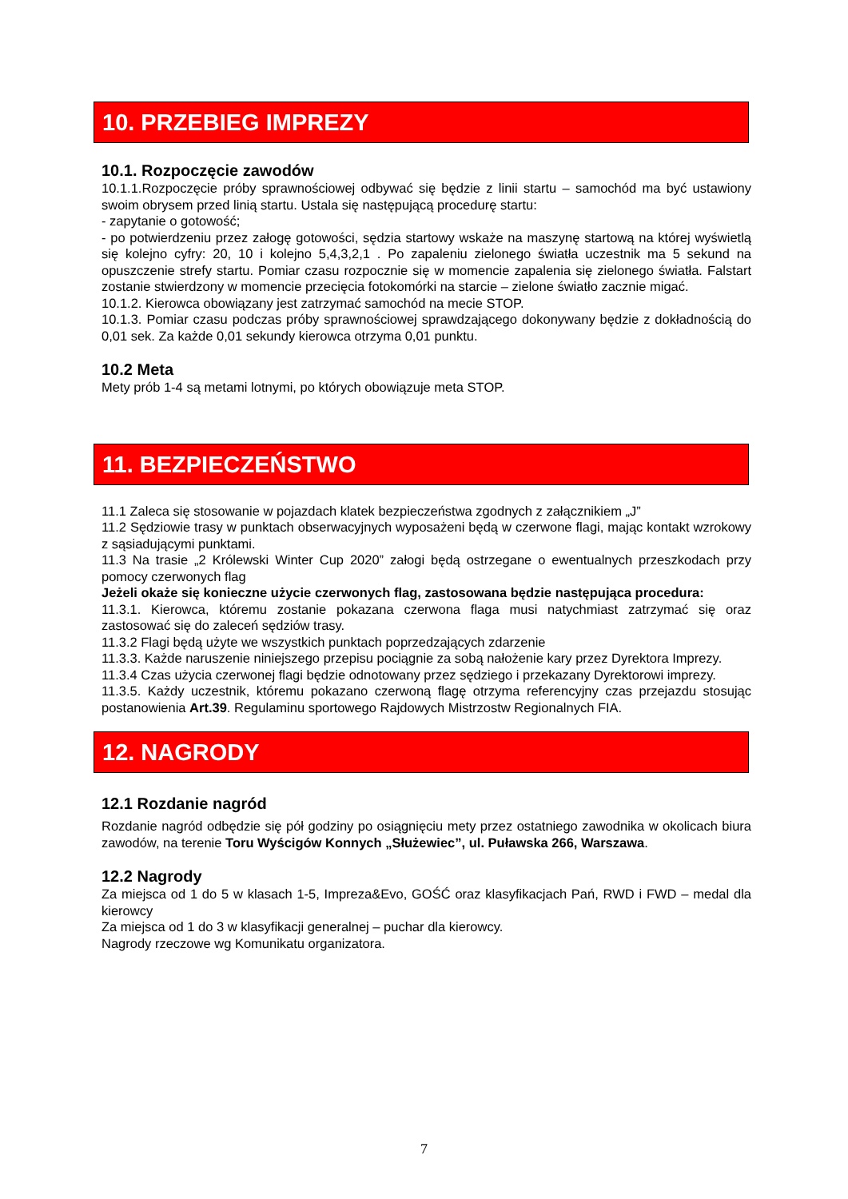10. PRZEBIEG IMPREZY
10.1. Rozpoczęcie zawodów
10.1.1.Rozpoczęcie próby sprawnościowej odbywać się będzie z linii startu – samochód ma być ustawiony swoim obrysem przed linią startu. Ustala się następującą procedurę startu:
- zapytanie o gotowość;
- po potwierdzeniu przez załogę gotowości, sędzia startowy wskaże na maszynę startową na której wyświetlą się kolejno cyfry: 20, 10 i kolejno 5,4,3,2,1 . Po zapaleniu zielonego światła uczestnik ma 5 sekund na opuszczenie strefy startu. Pomiar czasu rozpocznie się w momencie zapalenia się zielonego światła. Falstart zostanie stwierdzony w momencie przecięcia fotokomórki na starcie – zielone światło zacznie migać.
10.1.2. Kierowca obowiązany jest zatrzymać samochód na mecie STOP.
10.1.3. Pomiar czasu podczas próby sprawnościowej sprawdzającego dokonywany będzie z dokładnością do 0,01 sek. Za każde 0,01 sekundy kierowca otrzyma 0,01 punktu.
10.2 Meta
Mety prób 1-4 są metami lotnymi, po których obowiązuje meta STOP.
11. BEZPIECZEŃSTWO
11.1 Zaleca się stosowanie w pojazdach klatek bezpieczeństwa zgodnych z załącznikiem „J”
11.2 Sędziowie trasy w punktach obserwacyjnych wyposażeni będą w czerwone flagi, mając kontakt wzrokowy z sąsiadującymi punktami.
11.3 Na trasie „2 Królewski Winter Cup 2020” załogi będą ostrzegane o ewentualnych przeszkodach przy pomocy czerwonych flag
Jeżeli okaże się konieczne użycie czerwonych flag, zastosowana będzie następująca procedura:
11.3.1. Kierowca, któremu zostanie pokazana czerwona flaga musi natychmiast zatrzymać się oraz zastosować się do zaleceń sędziów trasy.
11.3.2 Flagi będą użyte we wszystkich punktach poprzedzających zdarzenie
11.3.3. Każde naruszenie niniejszego przepisu pociągnie za sobą nałożenie kary przez Dyrektora Imprezy.
11.3.4 Czas użycia czerwonej flagi będzie odnotowany przez sędziego i przekazany Dyrektorowi imprezy.
11.3.5. Każdy uczestnik, któremu pokazano czerwoną flagę otrzyma referencyjny czas przejazdu stosując postanowienia Art.39. Regulaminu sportowego Rajdowych Mistrzostw Regionalnych FIA.
12. NAGRODY
12.1 Rozdanie nagród
Rozdanie nagród odbędzie się pół godziny po osiągnięciu mety przez ostatniego zawodnika w okolicach biura zawodów, na terenie Toru Wyścigów Konnych „Służewiec”, ul. Puławska 266, Warszawa.
12.2 Nagrody
Za miejsca od 1 do 5 w klasach 1-5, Impreza&Evo, GOŚĆ oraz klasyfikacjach Pań, RWD i FWD – medal dla kierowcy
Za miejsca od 1 do 3 w klasyfikacji generalnej – puchar dla kierowcy.
Nagrody rzeczowe wg Komunikatu organizatora.
7